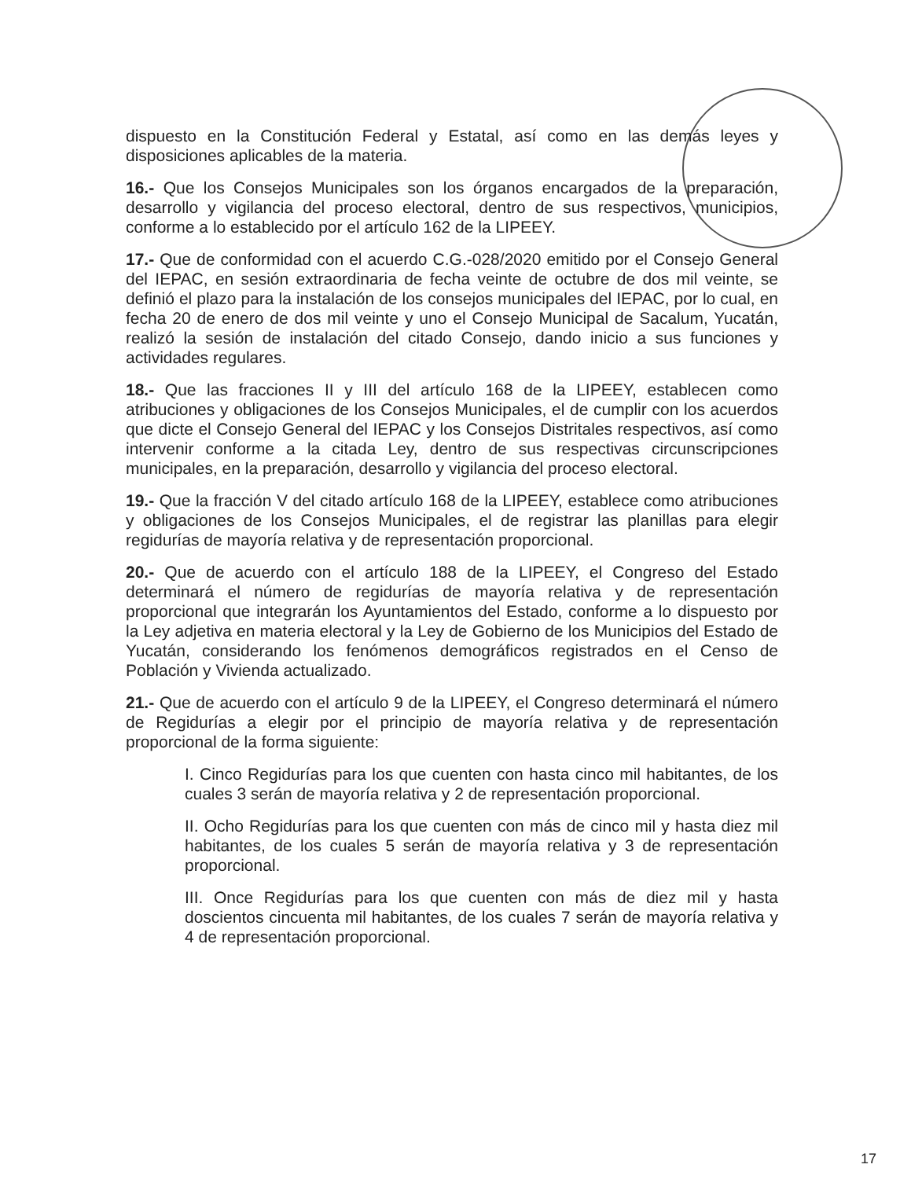dispuesto en la Constitución Federal y Estatal, así como en las demás leyes y disposiciones aplicables de la materia.
16.- Que los Consejos Municipales son los órganos encargados de la preparación, desarrollo y vigilancia del proceso electoral, dentro de sus respectivos, municipios, conforme a lo establecido por el artículo 162 de la LIPEEY.
17.- Que de conformidad con el acuerdo C.G.-028/2020 emitido por el Consejo General del IEPAC, en sesión extraordinaria de fecha veinte de octubre de dos mil veinte, se definió el plazo para la instalación de los consejos municipales del IEPAC, por lo cual, en fecha 20 de enero de dos mil veinte y uno el Consejo Municipal de Sacalum, Yucatán, realizó la sesión de instalación del citado Consejo, dando inicio a sus funciones y actividades regulares.
18.- Que las fracciones II y III del artículo 168 de la LIPEEY, establecen como atribuciones y obligaciones de los Consejos Municipales, el de cumplir con los acuerdos que dicte el Consejo General del IEPAC y los Consejos Distritales respectivos, así como intervenir conforme a la citada Ley, dentro de sus respectivas circunscripciones municipales, en la preparación, desarrollo y vigilancia del proceso electoral.
19.- Que la fracción V del citado artículo 168 de la LIPEEY, establece como atribuciones y obligaciones de los Consejos Municipales, el de registrar las planillas para elegir regidurías de mayoría relativa y de representación proporcional.
20.- Que de acuerdo con el artículo 188 de la LIPEEY, el Congreso del Estado determinará el número de regidurías de mayoría relativa y de representación proporcional que integrarán los Ayuntamientos del Estado, conforme a lo dispuesto por la Ley adjetiva en materia electoral y la Ley de Gobierno de los Municipios del Estado de Yucatán, considerando los fenómenos demográficos registrados en el Censo de Población y Vivienda actualizado.
21.- Que de acuerdo con el artículo 9 de la LIPEEY, el Congreso determinará el número de Regidurías a elegir por el principio de mayoría relativa y de representación proporcional de la forma siguiente:
I. Cinco Regidurías para los que cuenten con hasta cinco mil habitantes, de los cuales 3 serán de mayoría relativa y 2 de representación proporcional.
II. Ocho Regidurías para los que cuenten con más de cinco mil y hasta diez mil habitantes, de los cuales 5 serán de mayoría relativa y 3 de representación proporcional.
III. Once Regidurías para los que cuenten con más de diez mil y hasta doscientos cincuenta mil habitantes, de los cuales 7 serán de mayoría relativa y 4 de representación proporcional.
17